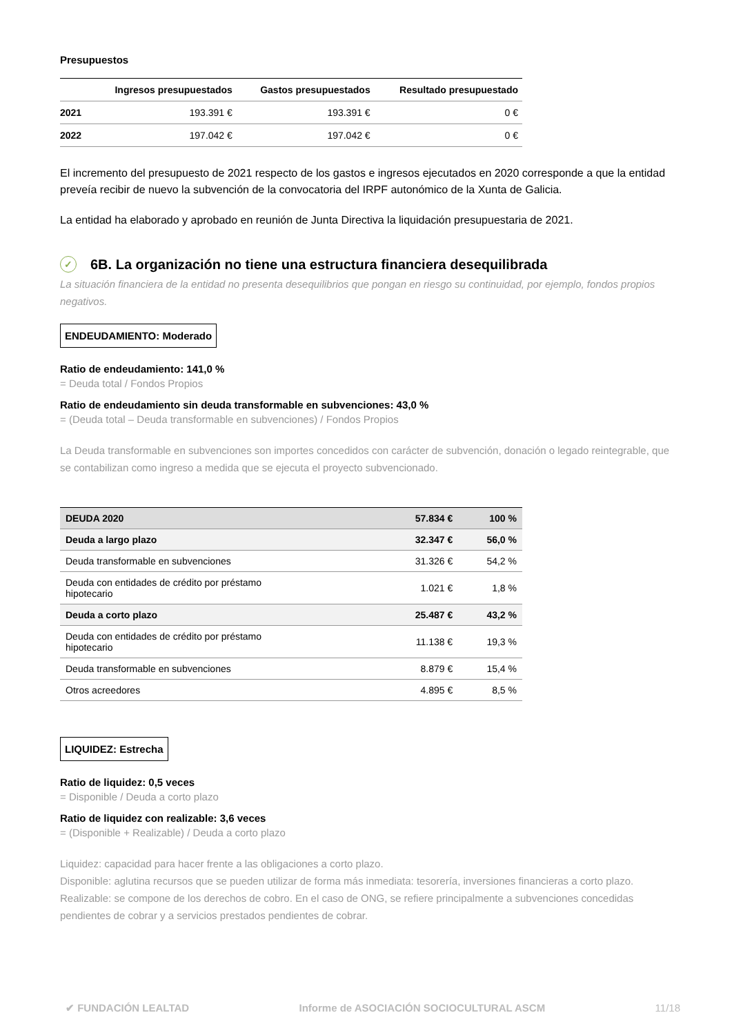Presupuestos
| | Ingresos presupuestados | Gastos presupuestados | Resultado presupuestado |
| --- | --- | --- | --- |
| 2021 | 193.391 € | 193.391 € | 0 € |
| 2022 | 197.042 € | 197.042 € | 0 € |
El incremento del presupuesto de 2021 respecto de los gastos e ingresos ejecutados en 2020 corresponde a que la entidad preveía recibir de nuevo la subvención de la convocatoria del IRPF autonómico de la Xunta de Galicia.
La entidad ha elaborado y aprobado en reunión de Junta Directiva la liquidación presupuestaria de 2021.
✓ 6B. La organización no tiene una estructura financiera desequilibrada
La situación financiera de la entidad no presenta desequilibrios que pongan en riesgo su continuidad, por ejemplo, fondos propios negativos.
ENDEUDAMIENTO: Moderado
Ratio de endeudamiento: 141,0 %
= Deuda total / Fondos Propios
Ratio de endeudamiento sin deuda transformable en subvenciones: 43,0 %
= (Deuda total – Deuda transformable en subvenciones) / Fondos Propios
La Deuda transformable en subvenciones son importes concedidos con carácter de subvención, donación o legado reintegrable, que se contabilizan como ingreso a medida que se ejecuta el proyecto subvencionado.
| DEUDA 2020 | 57.834 € | 100 % |
| Deuda a largo plazo | 32.347 € | 56,0 % |
| Deuda transformable en subvenciones | 31.326 € | 54,2 % |
| Deuda con entidades de crédito por préstamo hipotecario | 1.021 € | 1,8 % |
| Deuda a corto plazo | 25.487 € | 43,2 % |
| Deuda con entidades de crédito por préstamo hipotecario | 11.138 € | 19,3 % |
| Deuda transformable en subvenciones | 8.879 € | 15,4 % |
| Otros acreedores | 4.895 € | 8,5 % |
LIQUIDEZ: Estrecha
Ratio de liquidez: 0,5 veces
= Disponible / Deuda a corto plazo
Ratio de liquidez con realizable: 3,6 veces
= (Disponible + Realizable) / Deuda a corto plazo
Liquidez: capacidad para hacer frente a las obligaciones a corto plazo.
Disponible: aglutina recursos que se pueden utilizar de forma más inmediata: tesorería, inversiones financieras a corto plazo.
Realizable: se compone de los derechos de cobro. En el caso de ONG, se refiere principalmente a subvenciones concedidas pendientes de cobrar y a servicios prestados pendientes de cobrar.
✔ FUNDACIÓN LEALTAD Informe de ASOCIACIÓN SOCIOCULTURAL ASCM 11/18